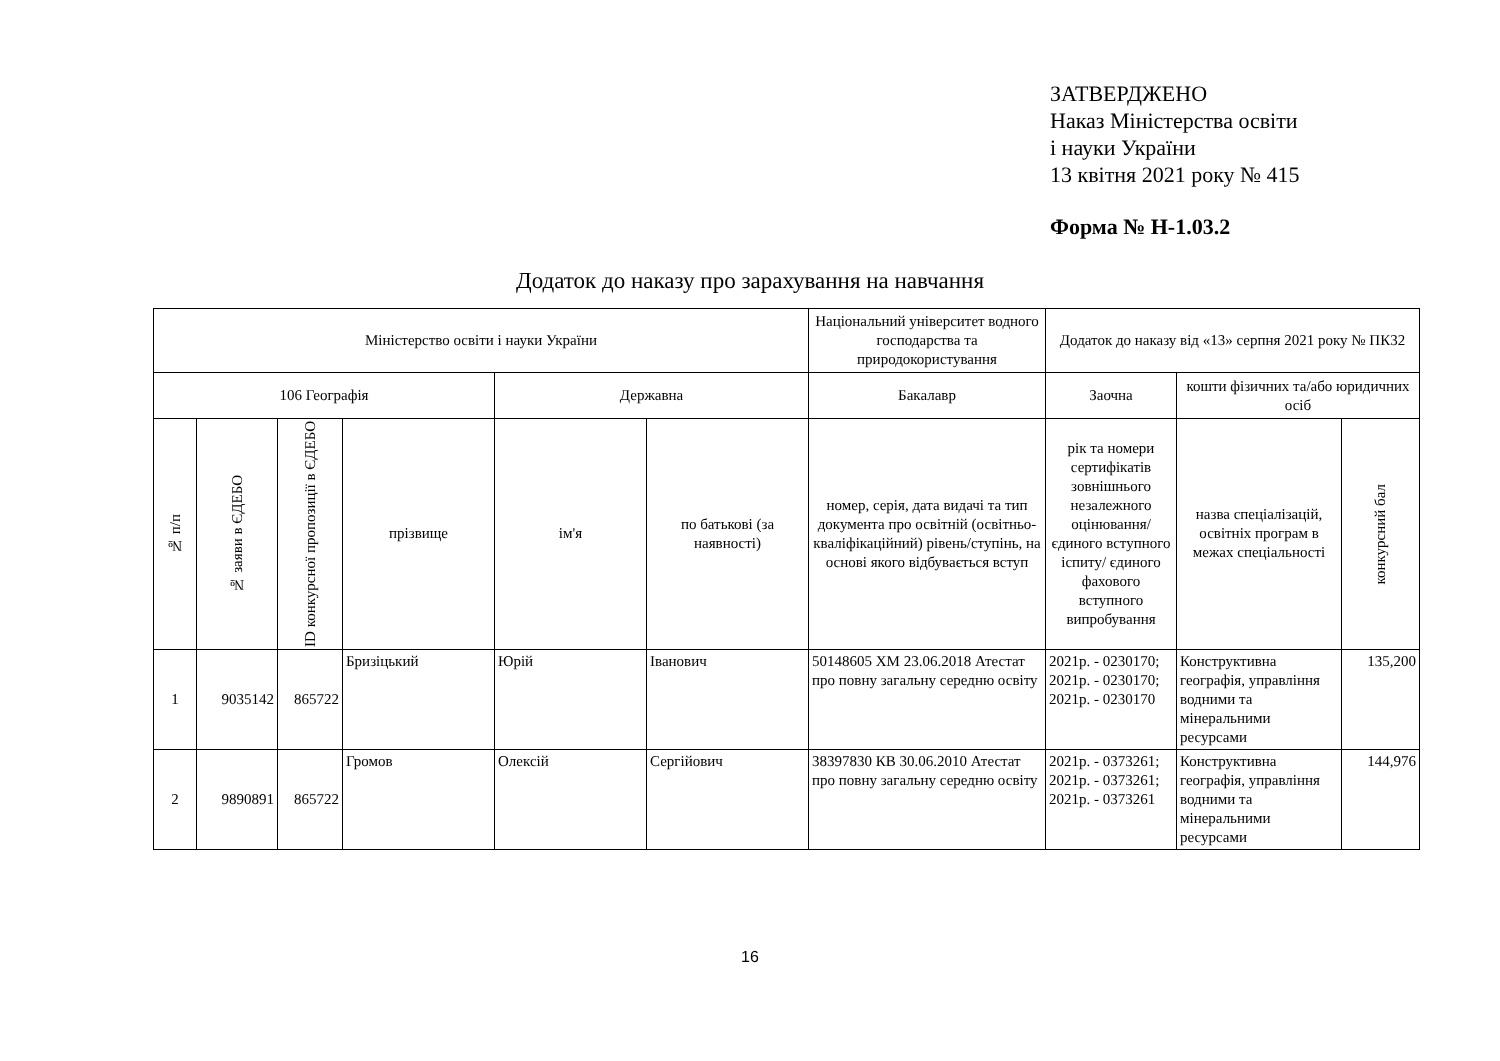ЗАТВЕРДЖЕНО
Наказ Міністерства освіти
і науки України
13 квітня 2021 року № 415
Форма № Н-1.03.2
Додаток до наказу про зарахування на навчання
| Міністерство освіти і науки України | | | | | | Національний університет водного господарства та природокористування | Додаток до наказу від «13» серпня 2021 року № ПК32 | | |
| --- | --- | --- | --- | --- | --- | --- | --- | --- | --- |
| 106 Географія | | | | Державна | | Бакалавр | Заочна | кошти фізичних та/або юридичних осіб | |
| № п/п | № заяви в ЄДЕБО | ID конкурсної пропозиції в ЄДЕБО | прізвище | ім'я | по батькові (за наявності) | номер, серія, дата видачі та тип документа про освітній (освітньо-кваліфікаційний) рівень/ступінь, на основі якого відбувається вступ | рік та номери сертифікатів зовнішнього незалежного оцінювання/ єдиного вступного іспиту/ єдиного фахового вступного випробування | назва спеціалізацій, освітніх програм в межах спеціальності | конкурсний бал |
| 1 | 9035142 | 865722 | Бризіцький | Юрій | Іванович | 50148605 ХМ 23.06.2018 Атестат про повну загальну середню освіту | 2021р. - 0230170; 2021р. - 0230170; 2021р. - 0230170 | Конструктивна географія, управління водними та мінеральними ресурсами | 135,200 |
| 2 | 9890891 | 865722 | Громов | Олексій | Сергійович | 38397830 КВ 30.06.2010 Атестат про повну загальну середню освіту | 2021р. - 0373261; 2021р. - 0373261; 2021р. - 0373261 | Конструктивна географія, управління водними та мінеральними ресурсами | 144,976 |
16